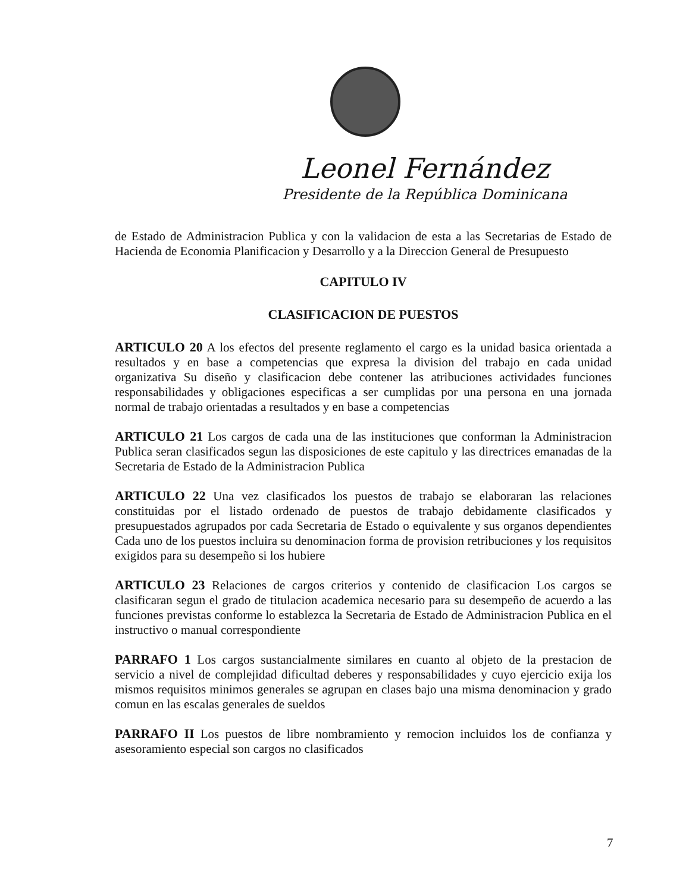Leonel Fernández
Presidente de la República Dominicana
de Estado de Administracion Publica y con la validacion de esta a las Secretarias de Estado de Hacienda de Economia Planificacion y Desarrollo y a la Direccion General de Presupuesto
CAPITULO IV
CLASIFICACION DE PUESTOS
ARTICULO 20 A los efectos del presente reglamento el cargo es la unidad basica orientada a resultados y en base a competencias que expresa la division del trabajo en cada unidad organizativa Su diseño y clasificacion debe contener las atribuciones actividades funciones responsabilidades y obligaciones especificas a ser cumplidas por una persona en una jornada normal de trabajo orientadas a resultados y en base a competencias
ARTICULO 21 Los cargos de cada una de las instituciones que conforman la Administracion Publica seran clasificados segun las disposiciones de este capitulo y las directrices emanadas de la Secretaria de Estado de la Administracion Publica
ARTICULO 22 Una vez clasificados los puestos de trabajo se elaboraran las relaciones constituidas por el listado ordenado de puestos de trabajo debidamente clasificados y presupuestados agrupados por cada Secretaria de Estado o equivalente y sus organos dependientes Cada uno de los puestos incluira su denominacion forma de provision retribuciones y los requisitos exigidos para su desempeño si los hubiere
ARTICULO 23 Relaciones de cargos criterios y contenido de clasificacion Los cargos se clasificaran segun el grado de titulacion academica necesario para su desempeño de acuerdo a las funciones previstas conforme lo establezca la Secretaria de Estado de Administracion Publica en el instructivo o manual correspondiente
PARRAFO 1 Los cargos sustancialmente similares en cuanto al objeto de la prestacion de servicio a nivel de complejidad dificultad deberes y responsabilidades y cuyo ejercicio exija los mismos requisitos minimos generales se agrupan en clases bajo una misma denominacion y grado comun en las escalas generales de sueldos
PARRAFO II Los puestos de libre nombramiento y remocion incluidos los de confianza y asesoramiento especial son cargos no clasificados
7